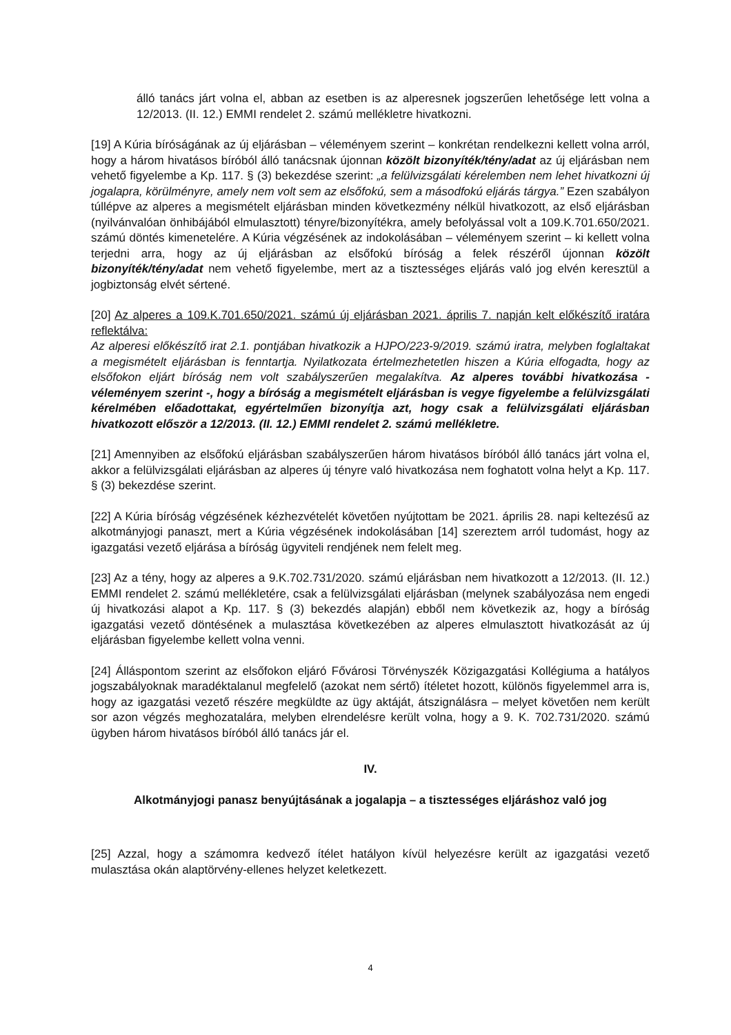álló tanács járt volna el, abban az esetben is az alperesnek jogszerűen lehetősége lett volna a 12/2013. (II. 12.) EMMI rendelet 2. számú mellékletre hivatkozni.
[19] A Kúria bíróságának az új eljárásban – véleményem szerint – konkrétan rendelkezni kellett volna arról, hogy a három hivatásos bíróból álló tanácsnak újonnan közölt bizonyíték/tény/adat az új eljárásban nem vehető figyelembe a Kp. 117. § (3) bekezdése szerint: „a felülvizsgálati kérelemben nem lehet hivatkozni új jogalapra, körülményre, amely nem volt sem az elsőfokú, sem a másodfokú eljárás tárgya.” Ezen szabályon túllépve az alperes a megismételt eljárásban minden következmény nélkül hivatkozott, az első eljárásban (nyilvánvalóan önhibájából elmulasztott) tényre/bizonyítékra, amely befolyással volt a 109.K.701.650/2021. számú döntés kimenetelére. A Kúria végzésének az indokolásában – véleményem szerint – ki kellett volna terjedni arra, hogy az új eljárásban az elsőfokú bíróság a felek részéről újonnan közölt bizonyíték/tény/adat nem vehető figyelembe, mert az a tisztességes eljárás való jog elvén keresztül a jogbiztonság elvét sértené.
[20] Az alperes a 109.K.701.650/2021. számú új eljárásban 2021. április 7. napján kelt előkészítő iratára reflektálva:
Az alperesi előkészítő irat 2.1. pontjában hivatkozik a HJPO/223-9/2019. számú iratra, melyben foglaltakat a megismételt eljárásban is fenntartja. Nyilatkozata értelmezhetetlen hiszen a Kúria elfogadta, hogy az elsőfokon eljárt bíróság nem volt szabályszerűen megalakítva. Az alperes további hivatkozása - véleményem szerint -, hogy a bíróság a megismételt eljárásban is vegye figyelembe a felülvizsgálati kérelmében előadottakat, egyértelműen bizonyítja azt, hogy csak a felülvizsgálati eljárásban hivatkozott először a 12/2013. (II. 12.) EMMI rendelet 2. számú mellékletre.
[21] Amennyiben az elsőfokú eljárásban szabályszerűen három hivatásos bíróból álló tanács járt volna el, akkor a felülvizsgálati eljárásban az alperes új tényre való hivatkozása nem foghatott volna helyt a Kp. 117. § (3) bekezdése szerint.
[22] A Kúria bíróság végzésének kézhezvételét követően nyújtottam be 2021. április 28. napi keltezésű az alkotmányjogi panaszt, mert a Kúria végzésének indokolásában [14] szereztem arról tudomást, hogy az igazgatási vezető eljárása a bíróság ügyviteli rendjének nem felelt meg.
[23] Az a tény, hogy az alperes a 9.K.702.731/2020. számú eljárásban nem hivatkozott a 12/2013. (II. 12.) EMMI rendelet 2. számú mellékletére, csak a felülvizsgálati eljárásban (melynek szabályozása nem engedi új hivatkozási alapot a Kp. 117. § (3) bekezdés alapján) ebből nem következik az, hogy a bíróság igazgatási vezető döntésének a mulasztása következében az alperes elmulasztott hivatkozását az új eljárásban figyelembe kellett volna venni.
[24] Álláspontom szerint az elsőfokon eljáró Fővárosi Törvényszék Közigazgatási Kollégiuma a hatályos jogszabályoknak maradéktalanul megfelelő (azokat nem sértő) ítéletet hozott, különös figyelemmel arra is, hogy az igazgatási vezető részére megküldte az ügy aktáját, átszignálásra – melyet követően nem került sor azon végzés meghozatalára, melyben elrendelésre került volna, hogy a 9. K. 702.731/2020. számú ügyben három hivatásos bíróból álló tanács jár el.
IV.
Alkotmányjogi panasz benyújtásának a jogalapja – a tisztességes eljáráshoz való jog
[25] Azzal, hogy a számomra kedvező ítélet hatályon kívül helyezésre került az igazgatási vezető mulasztása okán alaptörvény-ellenes helyzet keletkezett.
4